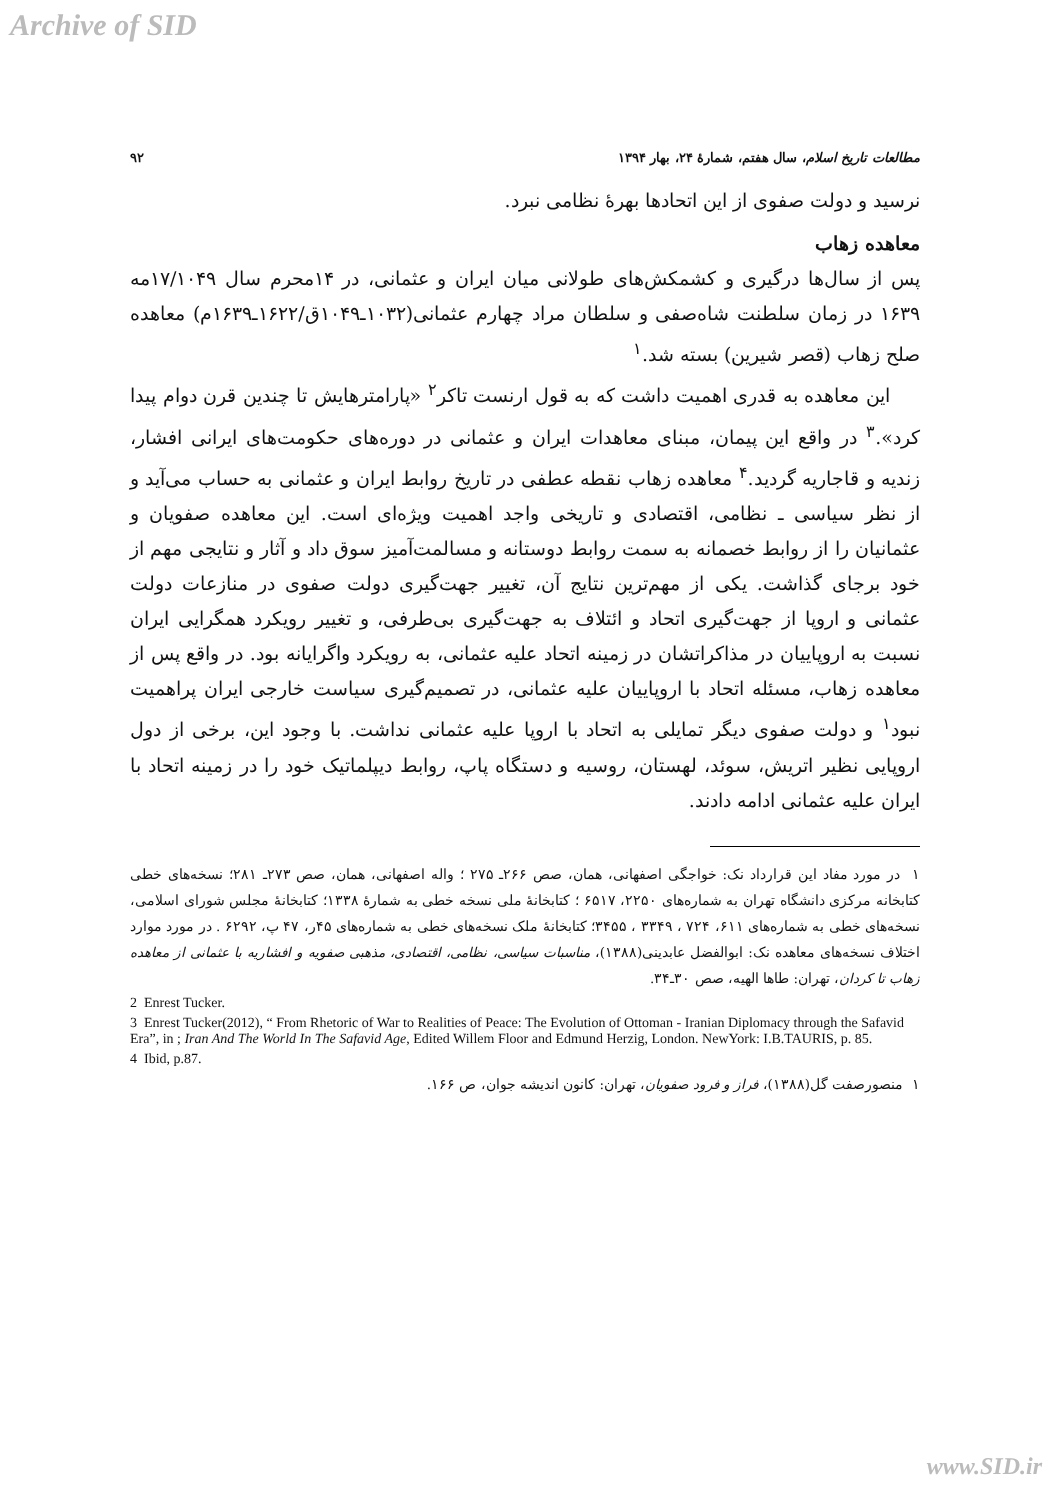Archive of SID
مطالعات تاریخ اسلام، سال هفتم، شمارهٔ ۲۴، بهار ۱۳۹۴ ۹۲
نرسید و دولت صفوی از این اتحادها بهرهٔ نظامی نبرد.
معاهده زهاب
پس از سال‌ها درگیری و کشمکش‌های طولانی میان ایران و عثمانی، در ۱۴محرم سال ۱۷/۱۰۴۹مه ۱۶۳۹ در زمان سلطنت شاه‌صفی و سلطان مراد چهارم عثمانی(۱۰۳۲ـ۱۰۴۹ق/۱۶۲۲ـ۱۶۳۹م) معاهده صلح زهاب (قصر شیرین) بسته شد.<sup>۱</sup>
این معاهده به قدری اهمیت داشت که به قول ارنست تاکر<sup>۲</sup> «پارامترهایش تا چندین قرن دوام پیدا کرد».<sup>۳</sup> در واقع این پیمان، مبنای معاهدات ایران و عثمانی در دوره‌های حکومت‌های ایرانی افشار، زندیه و قاجاریه گردید.<sup>۴</sup> معاهده زهاب نقطه عطفی در تاریخ روابط ایران و عثمانی به حساب می‌آید و از نظر سیاسی ـ نظامی، اقتصادی و تاریخی واجد اهمیت ویژه‌ای است. این معاهده صفویان و عثمانیان را از روابط خصمانه به سمت روابط دوستانه و مسالمت‌آمیز سوق داد و آثار و نتایجی مهم از خود برجای گذاشت. یکی از مهم‌ترین نتایج آن، تغییر جهت‌گیری دولت صفوی در منازعات دولت عثمانی و اروپا از جهت‌گیری اتحاد و ائتلاف به جهت‌گیری بی‌طرفی، و تغییر رویکرد همگرایی ایران نسبت به اروپاییان در مذاکراتشان در زمینه اتحاد علیه عثمانی، به رویکرد واگرایانه بود. در واقع پس از معاهده زهاب، مسئله اتحاد با اروپاییان علیه عثمانی، در تصمیم‌گیری سیاست خارجی ایران پراهمیت نبود<sup>۱</sup> و دولت صفوی دیگر تمایلی به اتحاد با اروپا علیه عثمانی نداشت. با وجود این، برخی از دول اروپایی نظیر اتریش، سوئد، لهستان، روسیه و دستگاه پاپ، روابط دیپلماتیک خود را در زمینه اتحاد با ایران علیه عثمانی ادامه دادند.
۱ در مورد مفاد این قرارداد نک: خواجگی اصفهانی، همان، صص ۲۶۶ـ ۲۷۵ ؛ واله اصفهانی، همان، صص ۲۷۳ـ ۲۸۱؛ نسخه‌های خطی کتابخانه مرکزی دانشگاه تهران به شماره‌های ۲۲۵۰، ۶۵۱۷ ؛ کتابخانهٔ ملی نسخه خطی به شمارهٔ ۱۳۳۸؛ کتابخانهٔ مجلس شورای اسلامی، نسخه‌های خطی به شماره‌های ۶۱۱، ۷۲۴ ، ۳۳۴۹ ، ۳۴۵۵؛ کتابخانهٔ ملک نسخه‌های خطی به شماره‌های ۴۵ر، ۴۷ پ، ۶۲۹۲ . در مورد موارد اختلاف نسخه‌های معاهده نک: ابوالفضل عابدینی(۱۳۸۸)، مناسبات سیاسی، نظامی، اقتصادی، مذهبی صفویه و افشاریه با عثمانی از معاهده زهاب تا کردان، تهران: طاها الهیه، صص ۳۰ـ۳۴.
2 Enrest Tucker.
3 Enrest Tucker(2012), “ From Rhetoric of War to Realities of Peace: The Evolution of Ottoman - Iranian Diplomacy through the Safavid Era”, in ; Iran And The World In The Safavid Age, Edited Willem Floor and Edmund Herzig, London. NewYork: I.B.TAURIS, p. 85.
4 Ibid, p.87.
۱ منصورصفت گل(۱۳۸۸)، فراز و فرود صفویان، تهران: کانون اندیشه جوان، ص ۱۶۶.
www.SID.ir